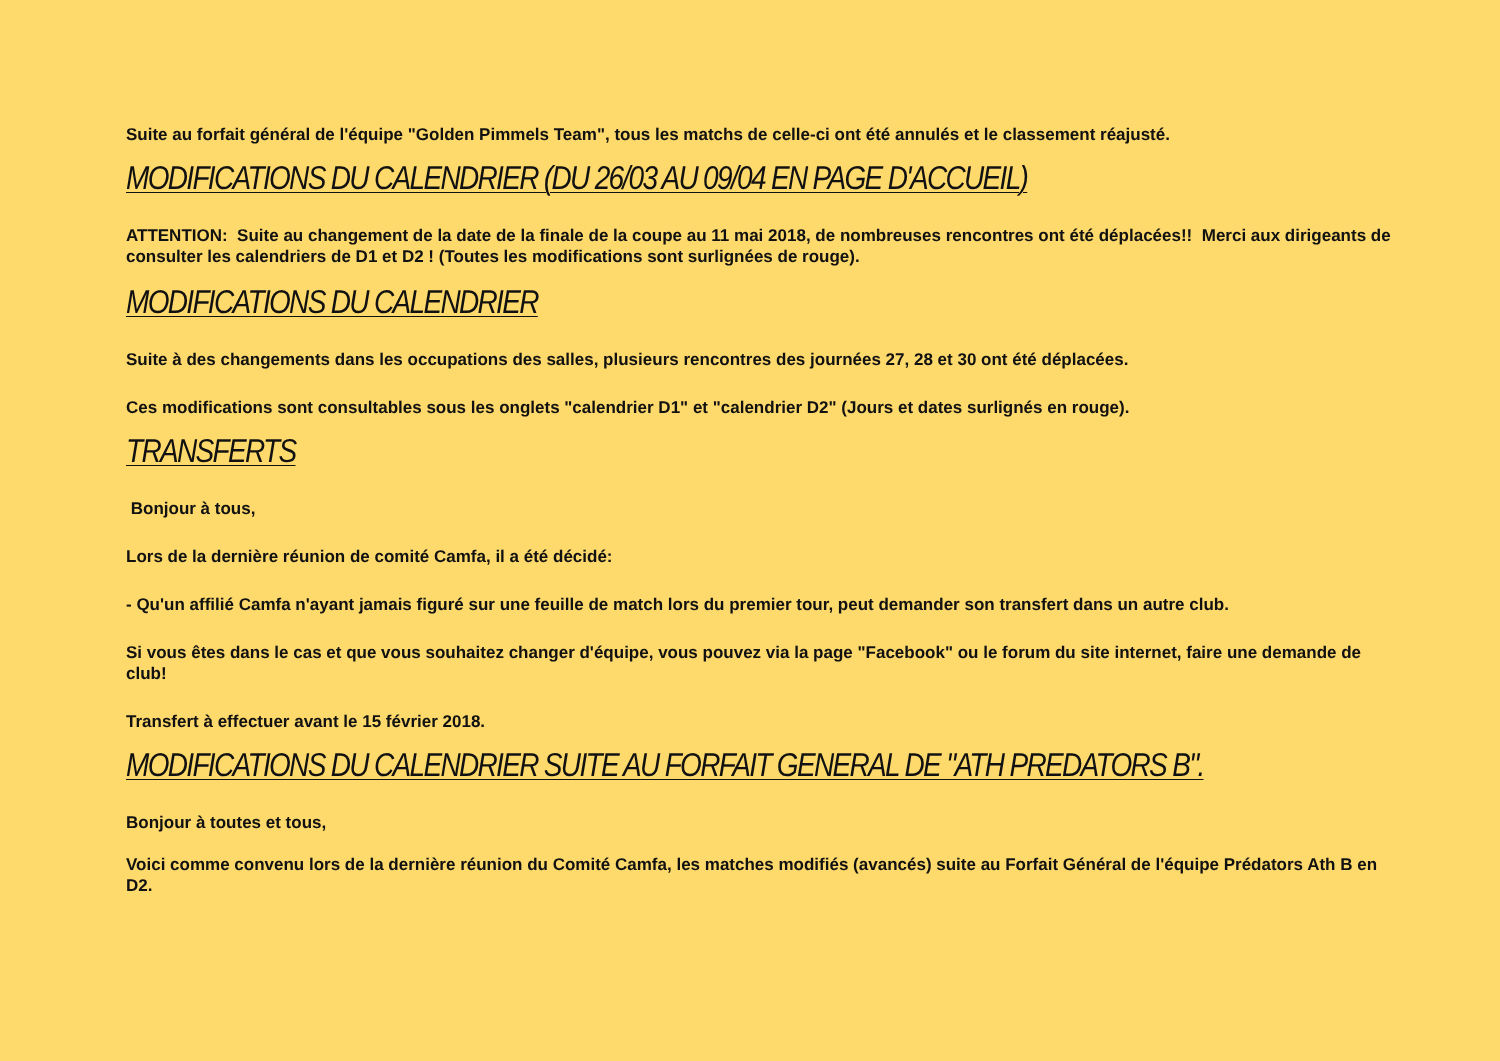Suite au forfait général de l'équipe "Golden Pimmels Team", tous les matchs de celle-ci ont été annulés et le classement réajusté.
MODIFICATIONS DU CALENDRIER (DU 26/03 AU 09/04 EN PAGE D'ACCUEIL)
ATTENTION: Suite au changement de la date de la finale de la coupe au 11 mai 2018, de nombreuses rencontres ont été déplacées!! Merci aux dirigeants de consulter les calendriers de D1 et D2 ! (Toutes les modifications sont surlignées de rouge).
MODIFICATIONS DU CALENDRIER
Suite à des changements dans les occupations des salles, plusieurs rencontres des journées 27, 28 et 30 ont été déplacées.
Ces modifications sont consultables sous les onglets "calendrier D1" et "calendrier D2" (Jours et dates surlignés en rouge).
TRANSFERTS
Bonjour à tous,
Lors de la dernière réunion de comité Camfa, il a été décidé:
- Qu'un affilié Camfa n'ayant jamais figuré sur une feuille de match lors du premier tour, peut demander son transfert dans un autre club.
Si vous êtes dans le cas et que vous souhaitez changer d'équipe, vous pouvez via la page "Facebook" ou le forum du site internet, faire une demande de club!
Transfert à effectuer avant le 15 février 2018.
MODIFICATIONS DU CALENDRIER SUITE AU FORFAIT GENERAL DE "ATH PREDATORS B".
Bonjour à toutes et tous,
Voici comme convenu lors de la dernière réunion du Comité Camfa, les matches modifiés (avancés) suite au Forfait Général de l'équipe Prédators Ath B en D2.